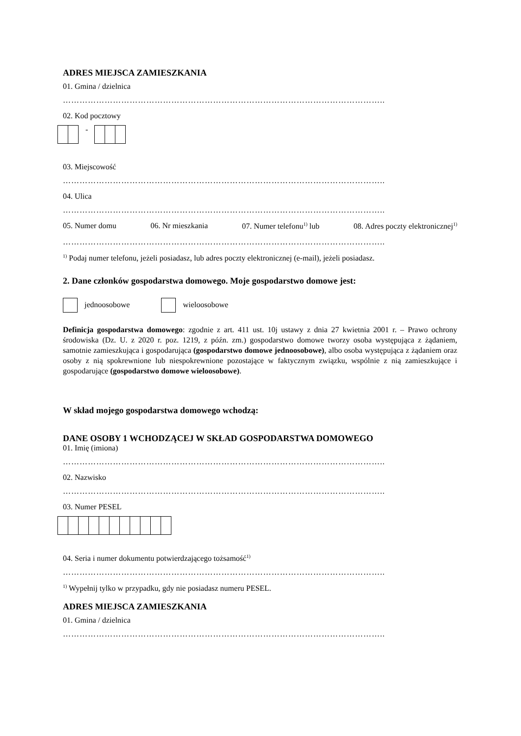ADRES MIEJSCA ZAMIESZKANIA
01. Gmina / dzielnica
……………………………………………………………………………………………………..
02. Kod pocztowy
-
03. Miejscowość
……………………………………………………………………………………………………..
04. Ulica
……………………………………………………………………………………………………..
05. Numer domu 06. Nr mieszkania 07. Numer telefonu<sup>1)</sup> lub 08. Adres poczty elektronicznej<sup>1)</sup>
……………………………………………………………………………………………………..
<sup>1)</sup> Podaj numer telefonu, jeżeli posiadasz, lub adres poczty elektronicznej (e-mail), jeżeli posiadasz.
2. Dane członków gospodarstwa domowego. Moje gospodarstwo domowe jest:
jednoosobowe wieloosobowe
Definicja gospodarstwa domowego: zgodnie z art. 411 ust. 10j ustawy z dnia 27 kwietnia 2001 r. – Prawo ochrony środowiska (Dz. U. z 2020 r. poz. 1219, z późn. zm.) gospodarstwo domowe tworzy osoba występująca z żądaniem, samotnie zamieszkująca i gospodarująca (gospodarstwo domowe jednoosobowe), albo osoba występująca z żądaniem oraz osoby z nią spokrewnione lub niespokrewnione pozostające w faktycznym związku, wspólnie z nią zamieszkujące i gospodarujące (gospodarstwo domowe wieloosobowe).
W skład mojego gospodarstwa domowego wchodzą:
DANE OSOBY 1 WCHODZĄCEJ W SKŁAD GOSPODARSTWA DOMOWEGO
01. Imię (imiona)
……………………………………………………………………………………………………..
02. Nazwisko
……………………………………………………………………………………………………..
03. Numer PESEL
04. Seria i numer dokumentu potwierdzającego tożsamość<sup>1)</sup>
……………………………………………………………………………………………………..
<sup>1)</sup> Wypełnij tylko w przypadku, gdy nie posiadasz numeru PESEL.
ADRES MIEJSCA ZAMIESZKANIA
01. Gmina / dzielnica
……………………………………………………………………………………………………..